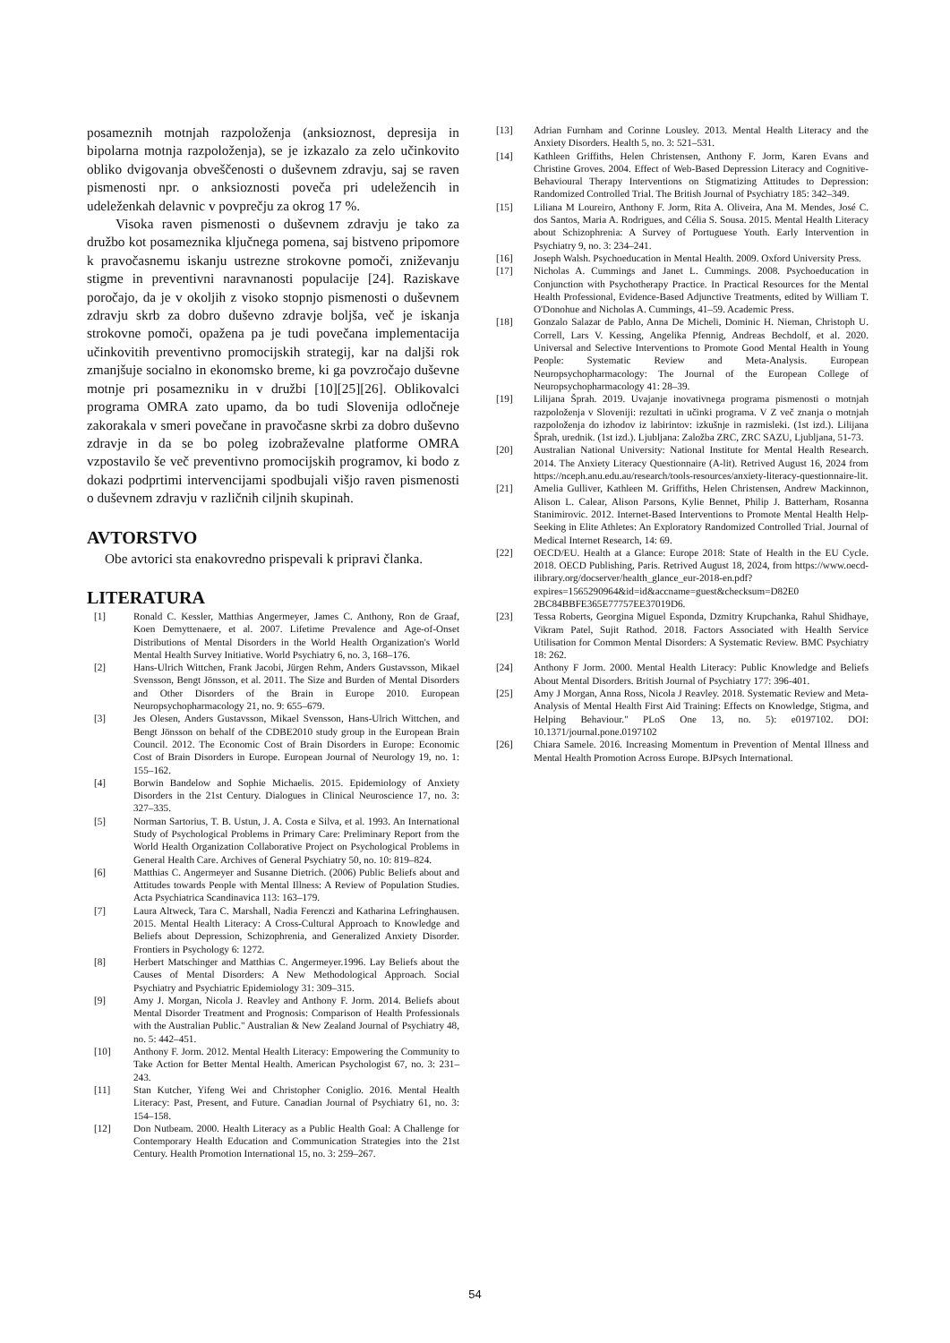posameznih motnjah razpoloženja (anksioznost, depresija in bipolarna motnja razpoloženja), se je izkazalo za zelo učinkovito obliko dvigovanja obveščenosti o duševnem zdravju, saj se raven pismenosti npr. o anksioznosti poveča pri udeležencih in udeleženkah delavnic v povprečju za okrog 17 %.
Visoka raven pismenosti o duševnem zdravju je tako za družbo kot posameznika ključnega pomena, saj bistveno pripomore k pravočasnemu iskanju ustrezne strokovne pomoči, zniževanju stigme in preventivni naravnanosti populacije [24]. Raziskave poročajo, da je v okoljih z visoko stopnjo pismenosti o duševnem zdravju skrb za dobro duševno zdravje boljša, več je iskanja strokovne pomoči, opažena pa je tudi povečana implementacija učinkovitih preventivno promocijskih strategij, kar na daljši rok zmanjšuje socialno in ekonomsko breme, ki ga povzročajo duševne motnje pri posamezniku in v družbi [10][25][26]. Oblikovalci programa OMRA zato upamo, da bo tudi Slovenija odločneje zakorakala v smeri povečane in pravočasne skrbi za dobro duševno zdravje in da se bo poleg izobraževalne platforme OMRA vzpostavilo še več preventivno promocijskih programov, ki bodo z dokazi podprtimi intervencijami spodbujali višjo raven pismenosti o duševnem zdravju v različnih ciljnih skupinah.
AVTORSTVO
Obe avtorici sta enakovredno prispevali k pripravi članka.
LITERATURA
[1] Ronald C. Kessler, Matthias Angermeyer, James C. Anthony, Ron de Graaf, Koen Demyttenaere, et al. 2007. Lifetime Prevalence and Age-of-Onset Distributions of Mental Disorders in the World Health Organization's World Mental Health Survey Initiative. World Psychiatry 6, no. 3, 168–176.
[2] Hans-Ulrich Wittchen, Frank Jacobi, Jürgen Rehm, Anders Gustavsson, Mikael Svensson, Bengt Jönsson, et al. 2011. The Size and Burden of Mental Disorders and Other Disorders of the Brain in Europe 2010. European Neuropsychopharmacology 21, no. 9: 655–679.
[3] Jes Olesen, Anders Gustavsson, Mikael Svensson, Hans-Ulrich Wittchen, and Bengt Jönsson on behalf of the CDBE2010 study group in the European Brain Council. 2012. The Economic Cost of Brain Disorders in Europe: Economic Cost of Brain Disorders in Europe. European Journal of Neurology 19, no. 1: 155–162.
[4] Borwin Bandelow and Sophie Michaelis. 2015. Epidemiology of Anxiety Disorders in the 21st Century. Dialogues in Clinical Neuroscience 17, no. 3: 327–335.
[5] Norman Sartorius, T. B. Ustun, J. A. Costa e Silva, et al. 1993. An International Study of Psychological Problems in Primary Care: Preliminary Report from the World Health Organization Collaborative Project on Psychological Problems in General Health Care. Archives of General Psychiatry 50, no. 10: 819–824.
[6] Matthias C. Angermeyer and Susanne Dietrich. (2006) Public Beliefs about and Attitudes towards People with Mental Illness: A Review of Population Studies. Acta Psychiatrica Scandinavica 113: 163–179.
[7] Laura Altweck, Tara C. Marshall, Nadia Ferenczi and Katharina Lefringhausen. 2015. Mental Health Literacy: A Cross-Cultural Approach to Knowledge and Beliefs about Depression, Schizophrenia, and Generalized Anxiety Disorder. Frontiers in Psychology 6: 1272.
[8] Herbert Matschinger and Matthias C. Angermeyer.1996. Lay Beliefs about the Causes of Mental Disorders: A New Methodological Approach. Social Psychiatry and Psychiatric Epidemiology 31: 309–315.
[9] Amy J. Morgan, Nicola J. Reavley and Anthony F. Jorm. 2014. Beliefs about Mental Disorder Treatment and Prognosis: Comparison of Health Professionals with the Australian Public." Australian & New Zealand Journal of Psychiatry 48, no. 5: 442–451.
[10] Anthony F. Jorm. 2012. Mental Health Literacy: Empowering the Community to Take Action for Better Mental Health. American Psychologist 67, no. 3: 231–243.
[11] Stan Kutcher, Yifeng Wei and Christopher Coniglio. 2016. Mental Health Literacy: Past, Present, and Future. Canadian Journal of Psychiatry 61, no. 3: 154–158.
[12] Don Nutbeam. 2000. Health Literacy as a Public Health Goal: A Challenge for Contemporary Health Education and Communication Strategies into the 21st Century. Health Promotion International 15, no. 3: 259–267.
[13] Adrian Furnham and Corinne Lousley. 2013. Mental Health Literacy and the Anxiety Disorders. Health 5, no. 3: 521–531.
[14] Kathleen Griffiths, Helen Christensen, Anthony F. Jorm, Karen Evans and Christine Groves. 2004. Effect of Web-Based Depression Literacy and Cognitive-Behavioural Therapy Interventions on Stigmatizing Attitudes to Depression: Randomized Controlled Trial. The British Journal of Psychiatry 185: 342–349.
[15] Liliana M Loureiro, Anthony F. Jorm, Rita A. Oliveira, Ana M. Mendes, José C. dos Santos, Maria A. Rodrigues, and Célia S. Sousa. 2015. Mental Health Literacy about Schizophrenia: A Survey of Portuguese Youth. Early Intervention in Psychiatry 9, no. 3: 234–241.
[16] Joseph Walsh. Psychoeducation in Mental Health. 2009. Oxford University Press.
[17] Nicholas A. Cummings and Janet L. Cummings. 2008. Psychoeducation in Conjunction with Psychotherapy Practice. In Practical Resources for the Mental Health Professional, Evidence-Based Adjunctive Treatments, edited by William T. O'Donohue and Nicholas A. Cummings, 41–59. Academic Press.
[18] Gonzalo Salazar de Pablo, Anna De Micheli, Dominic H. Nieman, Christoph U. Correll, Lars V. Kessing, Angelika Pfennig, Andreas Bechdolf, et al. 2020. Universal and Selective Interventions to Promote Good Mental Health in Young People: Systematic Review and Meta-Analysis. European Neuropsychopharmacology: The Journal of the European College of Neuropsychopharmacology 41: 28–39.
[19] Lilijana Šprah. 2019. Uvajanje inovativnega programa pismenosti o motnjah razpoloženja v Sloveniji: rezultati in učinki programa. V Z več znanja o motnjah razpoloženja do izhodov iz labirintov: izkušnje in razmisleki. (1st izd.). Lilijana Šprah, urednik. (1st izd.). Ljubljana: Založba ZRC, ZRC SAZU, Ljubljana, 51-73.
[20] Australian National University: National Institute for Mental Health Research. 2014. The Anxiety Literacy Questionnaire (A-lit). Retrived August 16, 2024 from https://nceph.anu.edu.au/research/tools-resources/anxiety-literacy-questionnaire-lit.
[21] Amelia Gulliver, Kathleen M. Griffiths, Helen Christensen, Andrew Mackinnon, Alison L. Calear, Alison Parsons, Kylie Bennet, Philip J. Batterham, Rosanna Stanimirovic. 2012. Internet-Based Interventions to Promote Mental Health Help-Seeking in Elite Athletes: An Exploratory Randomized Controlled Trial. Journal of Medical Internet Research, 14: 69.
[22] OECD/EU. Health at a Glance: Europe 2018: State of Health in the EU Cycle. 2018. OECD Publishing, Paris. Retrived August 18, 2024, from https://www.oecd-ilibrary.org/docserver/health_glance_eur-2018-en.pdf?expires=1565290964&id=id&accname=guest&checksum=D82E0 2BC84BBFE365E77757EE37019D6.
[23] Tessa Roberts, Georgina Miguel Esponda, Dzmitry Krupchanka, Rahul Shidhaye, Vikram Patel, Sujit Rathod. 2018. Factors Associated with Health Service Utilisation for Common Mental Disorders: A Systematic Review. BMC Psychiatry 18: 262.
[24] Anthony F Jorm. 2000. Mental Health Literacy: Public Knowledge and Beliefs About Mental Disorders. British Journal of Psychiatry 177: 396-401.
[25] Amy J Morgan, Anna Ross, Nicola J Reavley. 2018. Systematic Review and Meta-Analysis of Mental Health First Aid Training: Effects on Knowledge, Stigma, and Helping Behaviour." PLoS One 13, no. 5): e0197102. DOI: 10.1371/journal.pone.0197102
[26] Chiara Samele. 2016. Increasing Momentum in Prevention of Mental Illness and Mental Health Promotion Across Europe. BJPsych International.
54